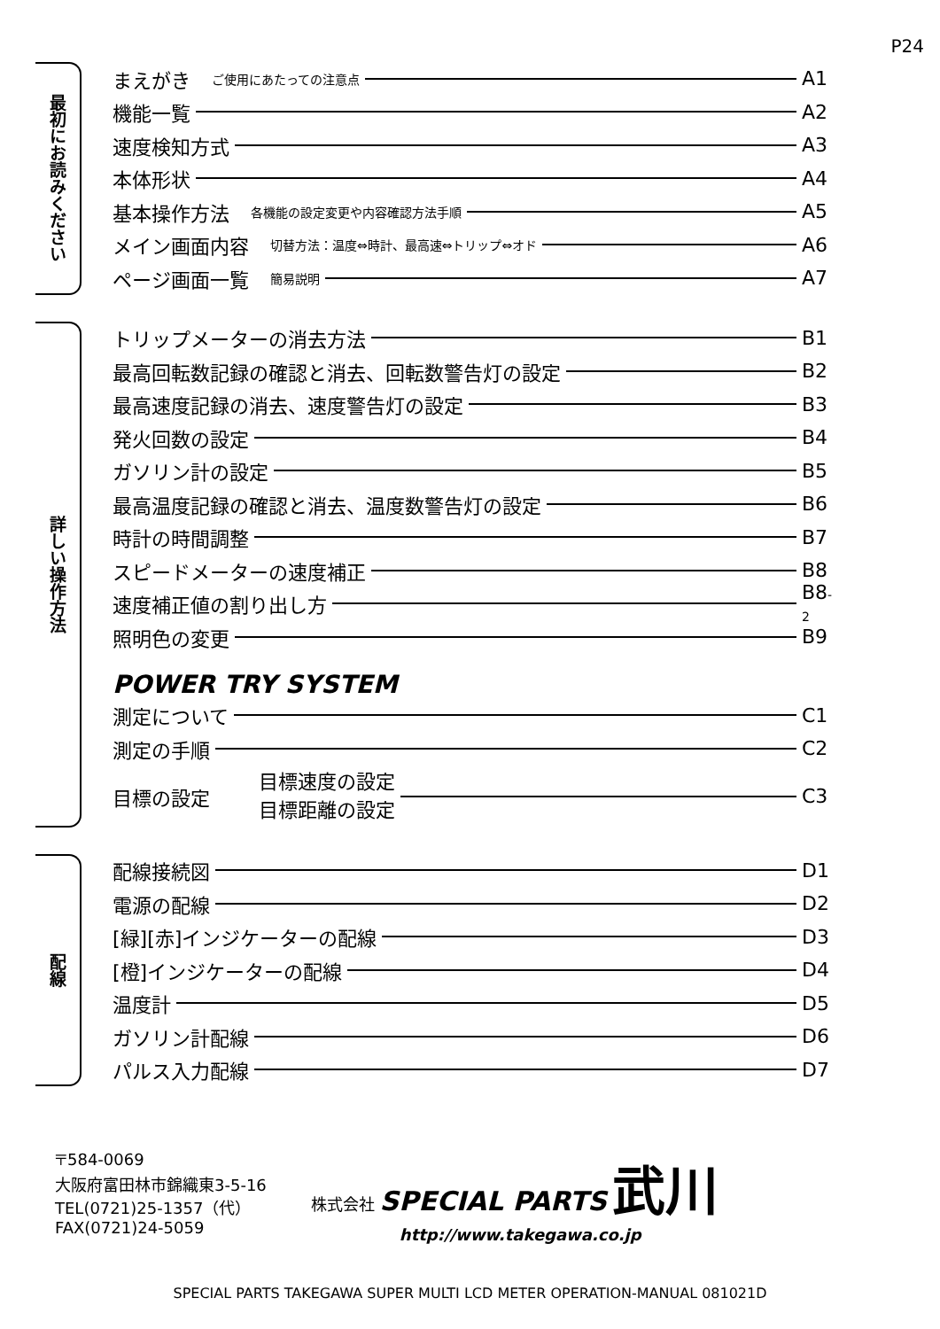P24
最初にお読みください
まえがき ご使用にあたっての注意点 A1
機能一覧 A2
速度検知方式 A3
本体形状 A4
基本操作方法 各機能の設定変更や内容確認方法手順 A5
メイン画面内容 切替方法：温度⇔時計、最高速⇔トリップ⇔オド A6
ページ画面一覧 簡易説明 A7
詳しい操作方法
トリップメーターの消去方法 B1
最高回転数記録の確認と消去、回転数警告灯の設定 B2
最高速度記録の消去、速度警告灯の設定 B3
発火回数の設定 B4
ガソリン計の設定 B5
最高温度記録の確認と消去、温度数警告灯の設定 B6
時計の時間調整 B7
スピードメーターの速度補正 B8
速度補正値の割り出し方 B8 -2
照明色の変更 B9
POWER TRY SYSTEM
測定について C1
測定の手順 C2
目標の設定 目標速度の設定
目標距離の設定 C3
配線
配線接続図 D1
電源の配線 D2
[緑][赤]インジケーターの配線 D3
[橙]インジケーターの配線 D4
温度計 D5
ガソリン計配線 D6
パルス入力配線 D7
〒584-0069
大阪府富田林市錦織東3-5-16
TEL(0721)25-1357（代）
FAX(0721)24-5059
株式会社 SPECIAL PARTS 武川
http://www.takegawa.co.jp
SPECIAL PARTS TAKEGAWA SUPER MULTI LCD METER OPERATION-MANUAL 081021D